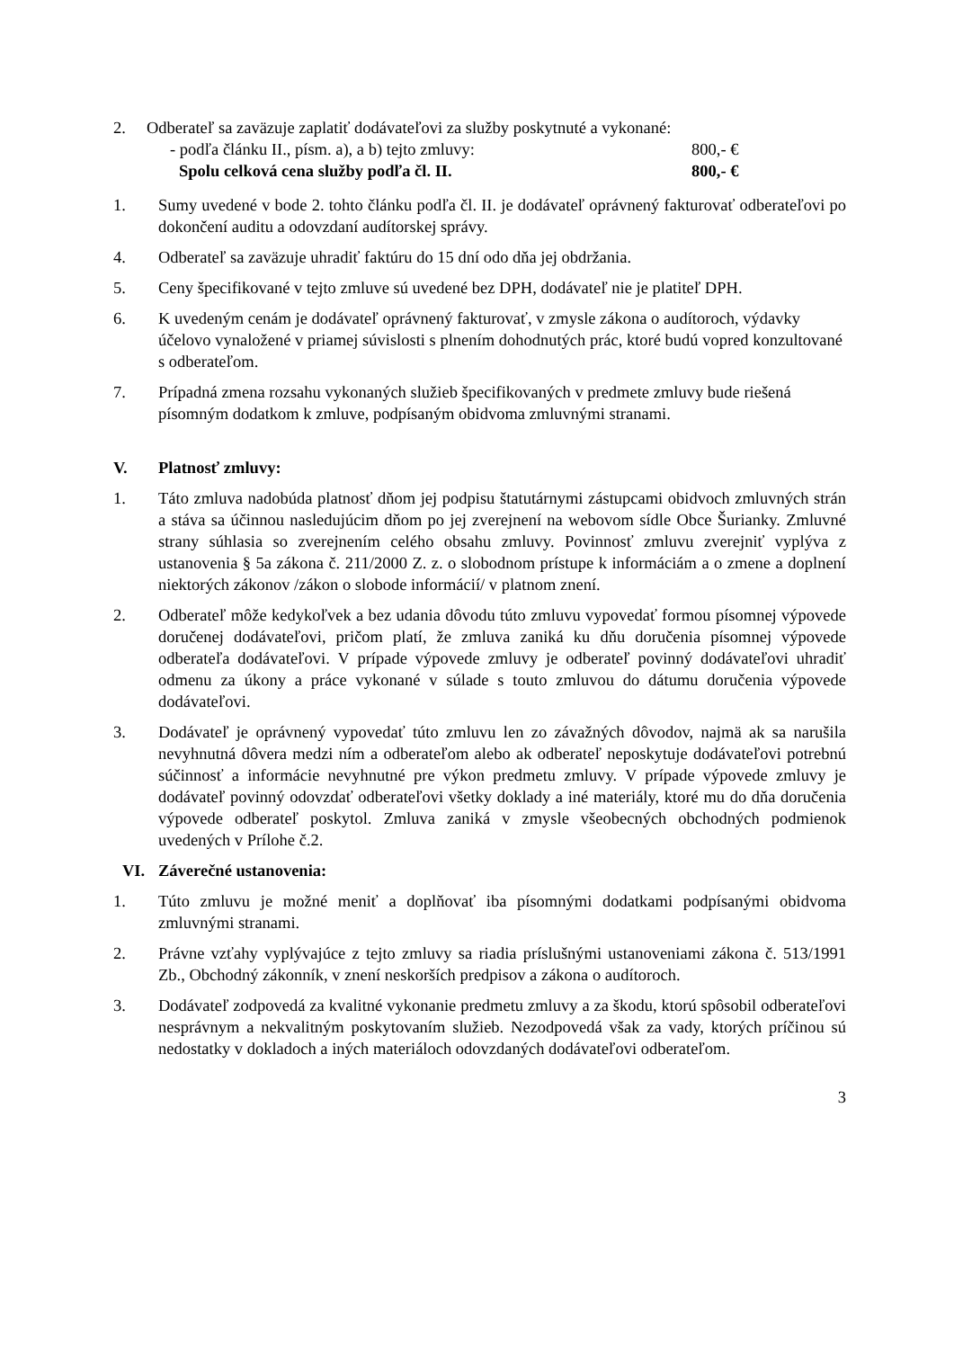2. Odberateľ sa zaväzuje zaplatiť dodávateľovi za služby poskytnuté a vykonané:
- podľa článku II., písm. a), a b) tejto zmluvy: 800,- €
Spolu celková cena služby podľa čl. II. 800,- €
1. Sumy uvedené v bode 2. tohto článku podľa čl. II. je dodávateľ oprávnený fakturovať odberateľovi po dokončení auditu a odovzdaní audítorskej správy.
4. Odberateľ sa zaväzuje uhradiť faktúru do 15 dní odo dňa jej obdržania.
5. Ceny špecifikované v tejto zmluve sú uvedené bez DPH, dodávateľ nie je platiteľ DPH.
6. K uvedeným cenám je dodávateľ oprávnený fakturovať, v zmysle zákona o audítoroch, výdavky účelovo vynaložené v priamej súvislosti s plnením dohodnutých prác, ktoré budú vopred konzultované s odberateľom.
7. Prípadná zmena rozsahu vykonaných služieb špecifikovaných v predmete zmluvy bude riešená písomným dodatkom k zmluve, podpísaným obidvoma zmluvnými stranami.
V. Platnosť zmluvy:
1. Táto zmluva nadobúda platnosť dňom jej podpisu štatutárnymi zástupcami obidvoch zmluvných strán a stáva sa účinnou nasledujúcim dňom po jej zverejnení na webovom sídle Obce Šurianky. Zmluvné strany súhlasia so zverejnením celého obsahu zmluvy. Povinnosť zmluvu zverejniť vyplýva z ustanovenia § 5a zákona č. 211/2000 Z. z. o slobodnom prístupe k informáciám a o zmene a doplnení niektorých zákonov /zákon o slobode informácií/ v platnom znení.
2. Odberateľ môže kedykoľvek a bez udania dôvodu túto zmluvu vypovedať formou písomnej výpovede doručenej dodávateľovi, pričom platí, že zmluva zaniká ku dňu doručenia písomnej výpovede odberateľa dodávateľovi. V prípade výpovede zmluvy je odberateľ povinný dodávateľovi uhradiť odmenu za úkony a práce vykonané v súlade s touto zmluvou do dátumu doručenia výpovede dodávateľovi.
3. Dodávateľ je oprávnený vypovedať túto zmluvu len zo závažných dôvodov, najmä ak sa narušila nevyhnutná dôvera medzi ním a odberateľom alebo ak odberateľ neposkytuje dodávateľovi potrebnú súčinnosť a informácie nevyhnutné pre výkon predmetu zmluvy. V prípade výpovede zmluvy je dodávateľ povinný odovzdať odberateľovi všetky doklady a iné materiály, ktoré mu do dňa doručenia výpovede odberateľ poskytol. Zmluva zaniká v zmysle všeobecných obchodných podmienok uvedených v Prílohe č.2.
VI. Záverečné ustanovenia:
1. Túto zmluvu je možné meniť a doplňovať iba písomnými dodatkami podpísanými obidvoma zmluvnými stranami.
2. Právne vzťahy vyplývajúce z tejto zmluvy sa riadia príslušnými ustanoveniami zákona č. 513/1991 Zb., Obchodný zákonník, v znení neskorších predpisov a zákona o audítoroch.
3. Dodávateľ zodpovedá za kvalitné vykonanie predmetu zmluvy a za škodu, ktorú spôsobil odberateľovi nesprávnym a nekvalitným poskytovaním služieb. Nezodpovedá však za vady, ktorých príčinou sú nedostatky v dokladoch a iných materiáloch odovzdaných dodávateľovi odberateľom.
3